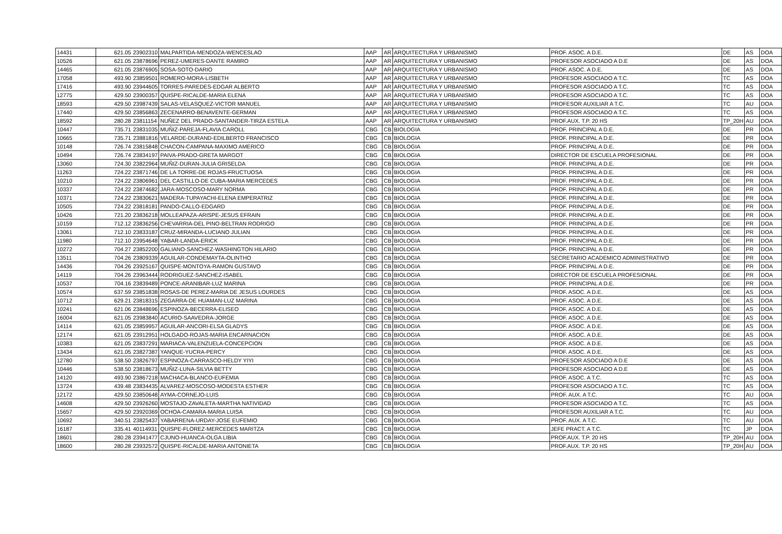| 14431 | 621.05 | 23902310 | MALPARTIDA-MENDOZA-WENCESLAO | AAP | AR | ARQUITECTURA Y URBANISMO | PROF. ASOC. A D.E. | DE | AS | DOA |
| 10526 | 621.05 | 23878696 | PEREZ-UMERES-DANTE RAMIRO | AAP | AR | ARQUITECTURA Y URBANISMO | PROFESOR ASOCIADO A D.E | DE | AS | DOA |
| 14465 | 621.05 | 23876905 | SOSA-SOTO-DARIO | AAP | AR | ARQUITECTURA Y URBANISMO | PROF. ASOC. A D.E. | DE | AS | DOA |
| 17058 | 493.90 | 23859501 | ROMERO-MORA-LISBETH | AAP | AR | ARQUITECTURA Y URBANISMO | PROFESOR ASOCIADO A T.C. | TC | AS | DOA |
| 17416 | 493.90 | 23944605 | TORRES-PAREDES-EDGAR ALBERTO | AAP | AR | ARQUITECTURA Y URBANISMO | PROFESOR ASOCIADO A T.C. | TC | AS | DOA |
| 12775 | 429.50 | 23900357 | QUISPE-RICALDE-MARIA ELENA | AAP | AR | ARQUITECTURA Y URBANISMO | PROFESOR ASOCIADO A T.C. | TC | AS | DOA |
| 18593 | 429.50 | 23987439 | SALAS-VELASQUEZ-VICTOR MANUEL | AAP | AR | ARQUITECTURA Y URBANISMO | PROFESOR AUXILIAR A T.C. | TC | AU | DOA |
| 17440 | 429.50 | 23856863 | ZECENARRO-BENAVENTE-GERMAN | AAP | AR | ARQUITECTURA Y URBANISMO | PROFESOR ASOCIADO A T.C. | TC | AS | DOA |
| 18592 | 280.28 | 23811154 | NUÑEZ DEL PRADO-SANTANDER-TIRZA ESTELA | AAP | AR | ARQUITECTURA Y URBANISMO | PROF.AUX. T.P. 20 HS | TP_20H | AU | DOA |
| 10447 | 735.71 | 23831035 | MUÑIZ-PAREJA-FLAVIA CAROLL | CBG | CB | BIOLOGIA | PROF. PRINCIPAL A D.E. | DE | PR | DOA |
| 10665 | 735.71 | 23881816 | VELARDE-DURAND-EDILBERTO FRANCISCO | CBG | CB | BIOLOGIA | PROF. PRINCIPAL A D.E. | DE | PR | DOA |
| 10148 | 726.74 | 23815848 | CHACON-CAMPANA-MAXIMO AMERICO | CBG | CB | BIOLOGIA | PROF. PRINCIPAL A D.E. | DE | PR | DOA |
| 10494 | 726.74 | 23834197 | PAIVA-PRADO-GRETA MARGOT | CBG | CB | BIOLOGIA | DIRECTOR DE ESCUELA PROFESIONAL | DE | PR | DOA |
| 13060 | 724.30 | 23822964 | MUÑIZ-DURAN-JULIA GRISELDA | CBG | CB | BIOLOGIA | PROF. PRINCIPAL A D.E. | DE | PR | DOA |
| 11263 | 724.22 | 23871746 | DE LA TORRE-DE ROJAS-FRUCTUOSA | CBG | CB | BIOLOGIA | PROF. PRINCIPAL A D.E. | DE | PR | DOA |
| 10210 | 724.22 | 23806961 | DEL CASTILLO-DE CUBA-MARIA MERCEDES | CBG | CB | BIOLOGIA | PROF. PRINCIPAL A D.E. | DE | PR | DOA |
| 10337 | 724.22 | 23874682 | JARA-MOSCOSO-MARY NORMA | CBG | CB | BIOLOGIA | PROF. PRINCIPAL A D.E. | DE | PR | DOA |
| 10371 | 724.22 | 23830621 | MADERA-TUPAYACHI-ELENA EMPERATRIZ | CBG | CB | BIOLOGIA | PROF. PRINCIPAL A D.E. | DE | PR | DOA |
| 10505 | 724.22 | 23818181 | PANDO-CALLO-EDGARD | CBG | CB | BIOLOGIA | PROF. PRINCIPAL A D.E. | DE | PR | DOA |
| 10426 | 721.20 | 23836218 | MOLLEAPAZA-ARISPE-JESUS EFRAIN | CBG | CB | BIOLOGIA | PROF. PRINCIPAL A D.E. | DE | PR | DOA |
| 10159 | 712.12 | 23836256 | CHEVARRIA-DEL PINO-BELTRAN RODRIGO | CBG | CB | BIOLOGIA | PROF. PRINCIPAL A D.E. | DE | PR | DOA |
| 13061 | 712.10 | 23833187 | CRUZ-MIRANDA-LUCIANO JULIAN | CBG | CB | BIOLOGIA | PROF. PRINCIPAL A D.E. | DE | PR | DOA |
| 11980 | 712.10 | 23954648 | YABAR-LANDA-ERICK | CBG | CB | BIOLOGIA | PROF. PRINCIPAL A D.E. | DE | PR | DOA |
| 10272 | 704.27 | 23852200 | GALIANO-SANCHEZ-WASHINGTON HILARIO | CBG | CB | BIOLOGIA | PROF. PRINCIPAL A D.E. | DE | PR | DOA |
| 13511 | 704.26 | 23809339 | AGUILAR-CONDEMAYTA-OLINTHO | CBG | CB | BIOLOGIA | SECRETARIO ACADEMICO ADMINISTRATIVO | DE | PR | DOA |
| 14436 | 704.26 | 23925167 | QUISPE-MONTOYA-RAMON GUSTAVO | CBG | CB | BIOLOGIA | PROF. PRINCIPAL A D.E. | DE | PR | DOA |
| 14119 | 704.26 | 23963444 | RODRIGUEZ-SANCHEZ-ISABEL | CBG | CB | BIOLOGIA | DIRECTOR DE ESCUELA PROFESIONAL | DE | PR | DOA |
| 10537 | 704.16 | 23839489 | PONCE-ARANIBAR-LUZ MARINA | CBG | CB | BIOLOGIA | PROF. PRINCIPAL A D.E. | DE | PR | DOA |
| 10574 | 637.59 | 23851838 | ROSAS-DE PEREZ-MARIA DE JESUS LOURDES | CBG | CB | BIOLOGIA | PROF. ASOC. A D.E. | DE | AS | DOA |
| 10712 | 629.21 | 23818315 | ZEGARRA-DE HUAMAN-LUZ MARINA | CBG | CB | BIOLOGIA | PROF. ASOC. A D.E. | DE | AS | DOA |
| 10241 | 621.06 | 23848696 | ESPINOZA-BECERRA-ELISEO | CBG | CB | BIOLOGIA | PROF. ASOC. A D.E. | DE | AS | DOA |
| 16004 | 621.05 | 23983840 | ACURIO-SAAVEDRA-JORGE | CBG | CB | BIOLOGIA | PROF. ASOC. A D.E. | DE | AS | DOA |
| 14114 | 621.05 | 23859957 | AGUILAR-ANCORI-ELSA GLADYS | CBG | CB | BIOLOGIA | PROF. ASOC. A D.E. | DE | AS | DOA |
| 12174 | 621.05 | 23912951 | HOLGADO-ROJAS-MARIA ENCARNACION | CBG | CB | BIOLOGIA | PROF. ASOC. A D.E. | DE | AS | DOA |
| 10383 | 621.05 | 23837291 | MARIACA-VALENZUELA-CONCEPCION | CBG | CB | BIOLOGIA | PROF. ASOC. A D.E. | DE | AS | DOA |
| 13434 | 621.05 | 23827387 | YANQUE-YUCRA-PERCY | CBG | CB | BIOLOGIA | PROF. ASOC. A D.E. | DE | AS | DOA |
| 12780 | 538.50 | 23826797 | ESPINOZA-CARRASCO-HELDY YIYI | CBG | CB | BIOLOGIA | PROFESOR ASOCIADO A D.E | DE | AS | DOA |
| 10446 | 538.50 | 23818673 | MUÑIZ-LUNA-SILVIA BETTY | CBG | CB | BIOLOGIA | PROFESOR ASOCIADO A D.E | DE | AS | DOA |
| 14120 | 493.90 | 23867218 | MACHACA-BLANCO-EUFEMIA | CBG | CB | BIOLOGIA | PROF. ASOC. A T.C. | TC | AS | DOA |
| 13724 | 439.48 | 23834435 | ALVAREZ-MOSCOSO-MODESTA ESTHER | CBG | CB | BIOLOGIA | PROFESOR ASOCIADO A T.C. | TC | AS | DOA |
| 12172 | 429.50 | 23850648 | AYMA-CORNEJO-LUIS | CBG | CB | BIOLOGIA | PROF. AUX. A T.C. | TC | AU | DOA |
| 14608 | 429.50 | 23926260 | MOSTAJO-ZAVALETA-MARTHA NATIVIDAD | CBG | CB | BIOLOGIA | PROFESOR ASOCIADO A T.C. | TC | AS | DOA |
| 15657 | 429.50 | 23920369 | OCHOA-CAMARA-MARIA LUISA | CBG | CB | BIOLOGIA | PROFESOR AUXILIAR A T.C. | TC | AU | DOA |
| 10692 | 340.51 | 23825437 | YABARRENA-URDAY-JOSE EUFEMIO | CBG | CB | BIOLOGIA | PROF. AUX. A T.C. | TC | AU | DOA |
| 16187 | 335.41 | 40114931 | QUISPE-FLOREZ-MERCEDES MARITZA | CBG | CB | BIOLOGIA | JEFE PRACT. A T.C. | TC | JP | DOA |
| 18601 | 280.28 | 23941477 | CJUNO-HUANCA-OLGA LIBIA | CBG | CB | BIOLOGIA | PROF.AUX. T.P. 20 HS | TP_20H | AU | DOA |
| 18600 | 280.28 | 23932572 | QUISPE-RICALDE-MARIA ANTONIETA | CBG | CB | BIOLOGIA | PROF.AUX. T.P. 20 HS | TP_20H | AU | DOA |